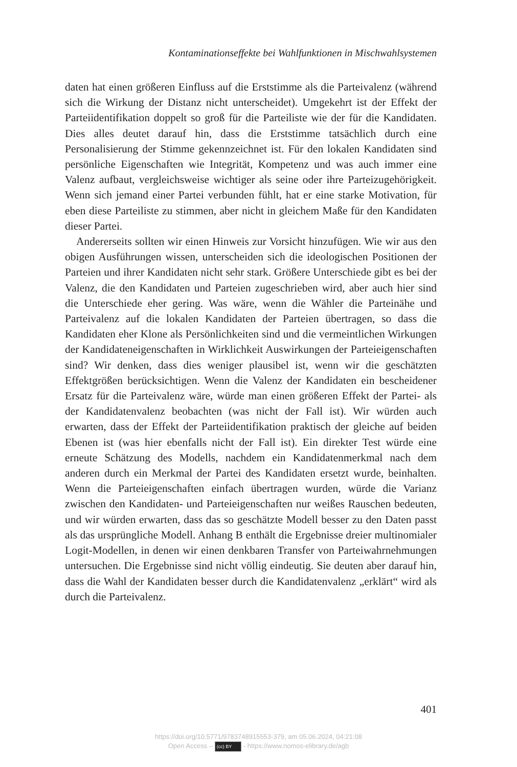Kontaminationseffekte bei Wahlfunktionen in Mischwahlsystemen
daten hat einen größeren Einfluss auf die Erststimme als die Parteivalenz (während sich die Wirkung der Distanz nicht unterscheidet). Umgekehrt ist der Effekt der Parteiidentifikation doppelt so groß für die Parteiliste wie der für die Kandidaten. Dies alles deutet darauf hin, dass die Erststimme tatsächlich durch eine Personalisierung der Stimme gekennzeichnet ist. Für den lokalen Kandidaten sind persönliche Eigenschaften wie Integrität, Kompetenz und was auch immer eine Valenz aufbaut, vergleichsweise wichtiger als seine oder ihre Parteizugehörigkeit. Wenn sich jemand einer Partei verbunden fühlt, hat er eine starke Motivation, für eben diese Parteiliste zu stimmen, aber nicht in gleichem Maße für den Kandidaten dieser Partei.
Andererseits sollten wir einen Hinweis zur Vorsicht hinzufügen. Wie wir aus den obigen Ausführungen wissen, unterscheiden sich die ideologischen Positionen der Parteien und ihrer Kandidaten nicht sehr stark. Größere Unterschiede gibt es bei der Valenz, die den Kandidaten und Parteien zugeschrieben wird, aber auch hier sind die Unterschiede eher gering. Was wäre, wenn die Wähler die Parteinähe und Parteivalenz auf die lokalen Kandidaten der Parteien übertragen, so dass die Kandidaten eher Klone als Persönlichkeiten sind und die vermeintlichen Wirkungen der Kandidateneigenschaften in Wirklichkeit Auswirkungen der Parteieigenschaften sind? Wir denken, dass dies weniger plausibel ist, wenn wir die geschätzten Effektgrößen berücksichtigen. Wenn die Valenz der Kandidaten ein bescheidener Ersatz für die Parteivalenz wäre, würde man einen größeren Effekt der Partei- als der Kandidatenvalenz beobachten (was nicht der Fall ist). Wir würden auch erwarten, dass der Effekt der Parteiidentifikation praktisch der gleiche auf beiden Ebenen ist (was hier ebenfalls nicht der Fall ist). Ein direkter Test würde eine erneute Schätzung des Modells, nachdem ein Kandidatenmerkmal nach dem anderen durch ein Merkmal der Partei des Kandidaten ersetzt wurde, beinhalten. Wenn die Parteieigenschaften einfach übertragen wurden, würde die Varianz zwischen den Kandidaten- und Parteieigenschaften nur weißes Rauschen bedeuten, und wir würden erwarten, dass das so geschätzte Modell besser zu den Daten passt als das ursprüngliche Modell. Anhang B enthält die Ergebnisse dreier multinomialer Logit-Modellen, in denen wir einen denkbaren Transfer von Parteiwahrnehmungen untersuchen. Die Ergebnisse sind nicht völlig eindeutig. Sie deuten aber darauf hin, dass die Wahl der Kandidaten besser durch die Kandidatenvalenz „erklärt“ wird als durch die Parteivalenz.
401
https://doi.org/10.5771/9783748915553-379, am 05.06.2024, 04:21:08
Open Access – (cc) BY - https://www.nomos-elibrary.de/agb